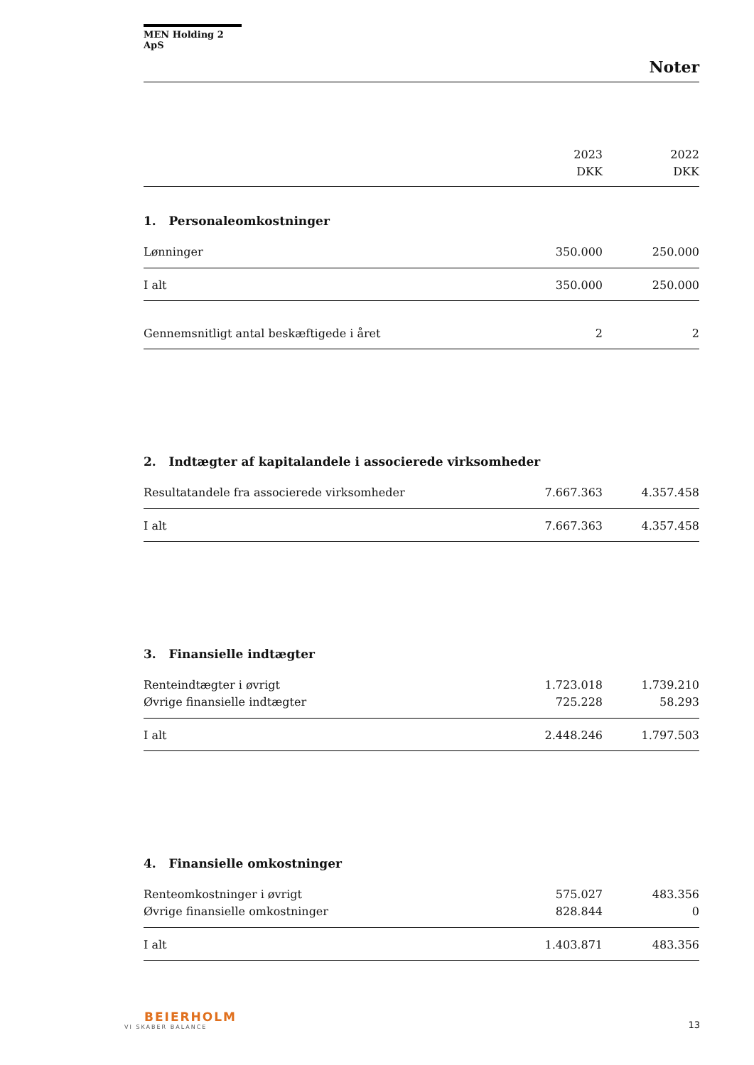MEN Holding 2 ApS
Noter
| | 2023 DKK | 2022 DKK |
| 1. Personaleomkostninger | | |
| Lønninger | 350.000 | 250.000 |
| I alt | 350.000 | 250.000 |
| Gennemsnitligt antal beskæftigede i året | 2 | 2 |
| 2. Indtægter af kapitalandele i associerede virksomheder | | |
| Resultatandele fra associerede virksomheder | 7.667.363 | 4.357.458 |
| I alt | 7.667.363 | 4.357.458 |
| 3. Finansielle indtægter | | |
| Renteindtægter i øvrigt | 1.723.018 | 1.739.210 |
| Øvrige finansielle indtægter | 725.228 | 58.293 |
| I alt | 2.448.246 | 1.797.503 |
| 4. Finansielle omkostninger | | |
| Renteomkostninger i øvrigt | 575.027 | 483.356 |
| Øvrige finansielle omkostninger | 828.844 | 0 |
| I alt | 1.403.871 | 483.356 |
BEIERHOLM
VI SKABER BALANCE
13